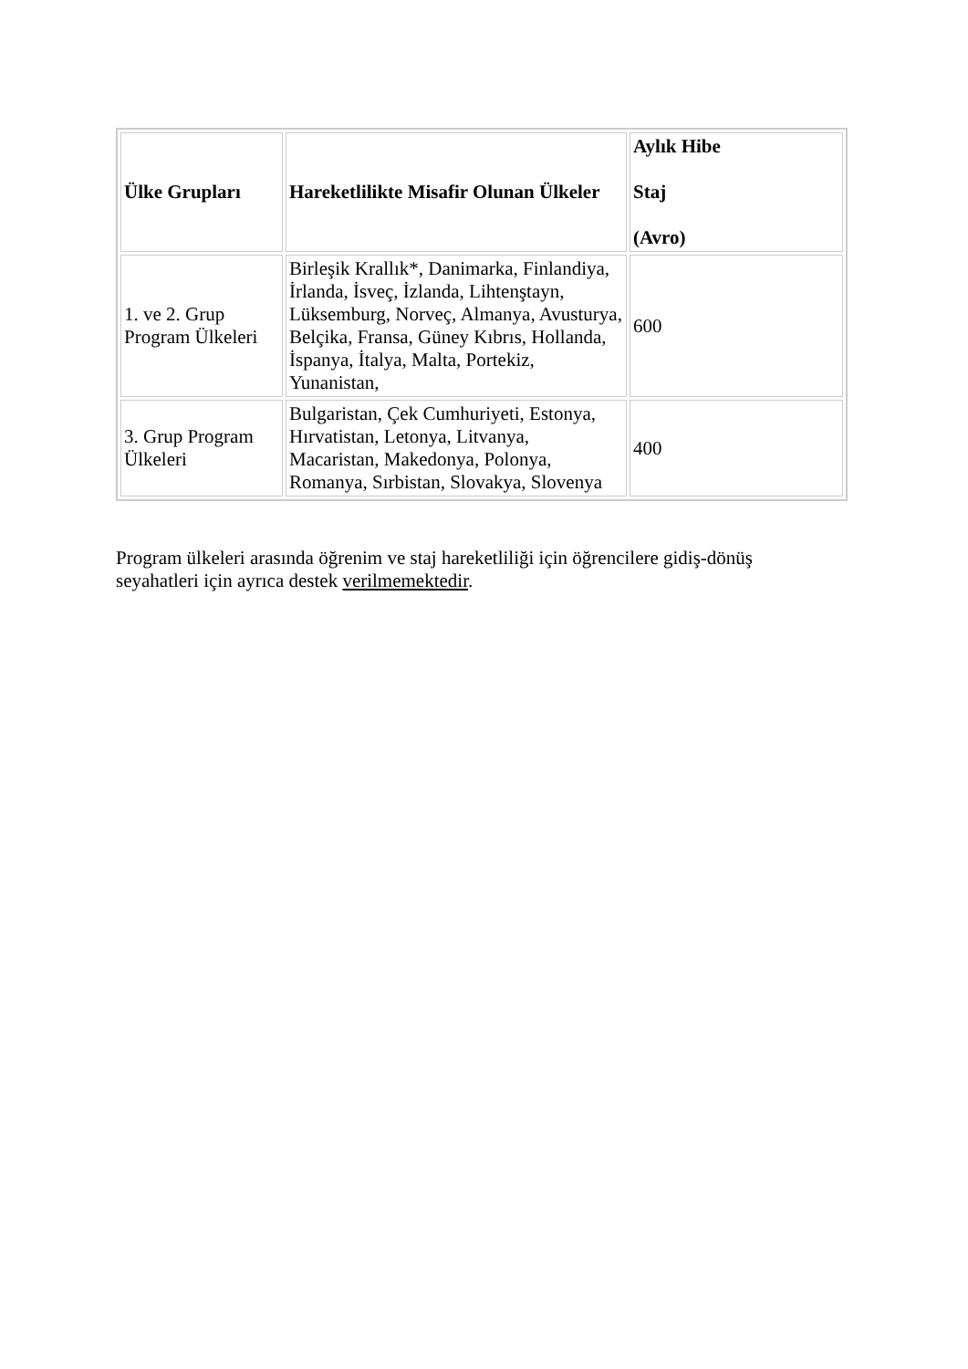| Ülke Grupları | Hareketlilikte Misafir Olunan Ülkeler | Aylık Hibe Staj (Avro) |
| --- | --- | --- |
| 1. ve 2. Grup Program Ülkeleri | Birleşik Krallık*, Danimarka, Finlandiya, İrlanda, İsveç, İzlanda, Lihtenştayn, Lüksemburg, Norveç, Almanya, Avusturya, Belçika, Fransa, Güney Kıbrıs, Hollanda, İspanya, İtalya, Malta, Portekiz, Yunanistan, | 600 |
| 3. Grup Program Ülkeleri | Bulgaristan, Çek Cumhuriyeti, Estonya, Hırvatistan, Letonya, Litvanya, Macaristan, Makedonya, Polonya, Romanya, Sırbistan, Slovakya, Slovenya | 400 |
Program ülkeleri arasında öğrenim ve staj hareketliliği için öğrencilere gidiş-dönüş seyahatleri için ayrıca destek verilmemektedir.